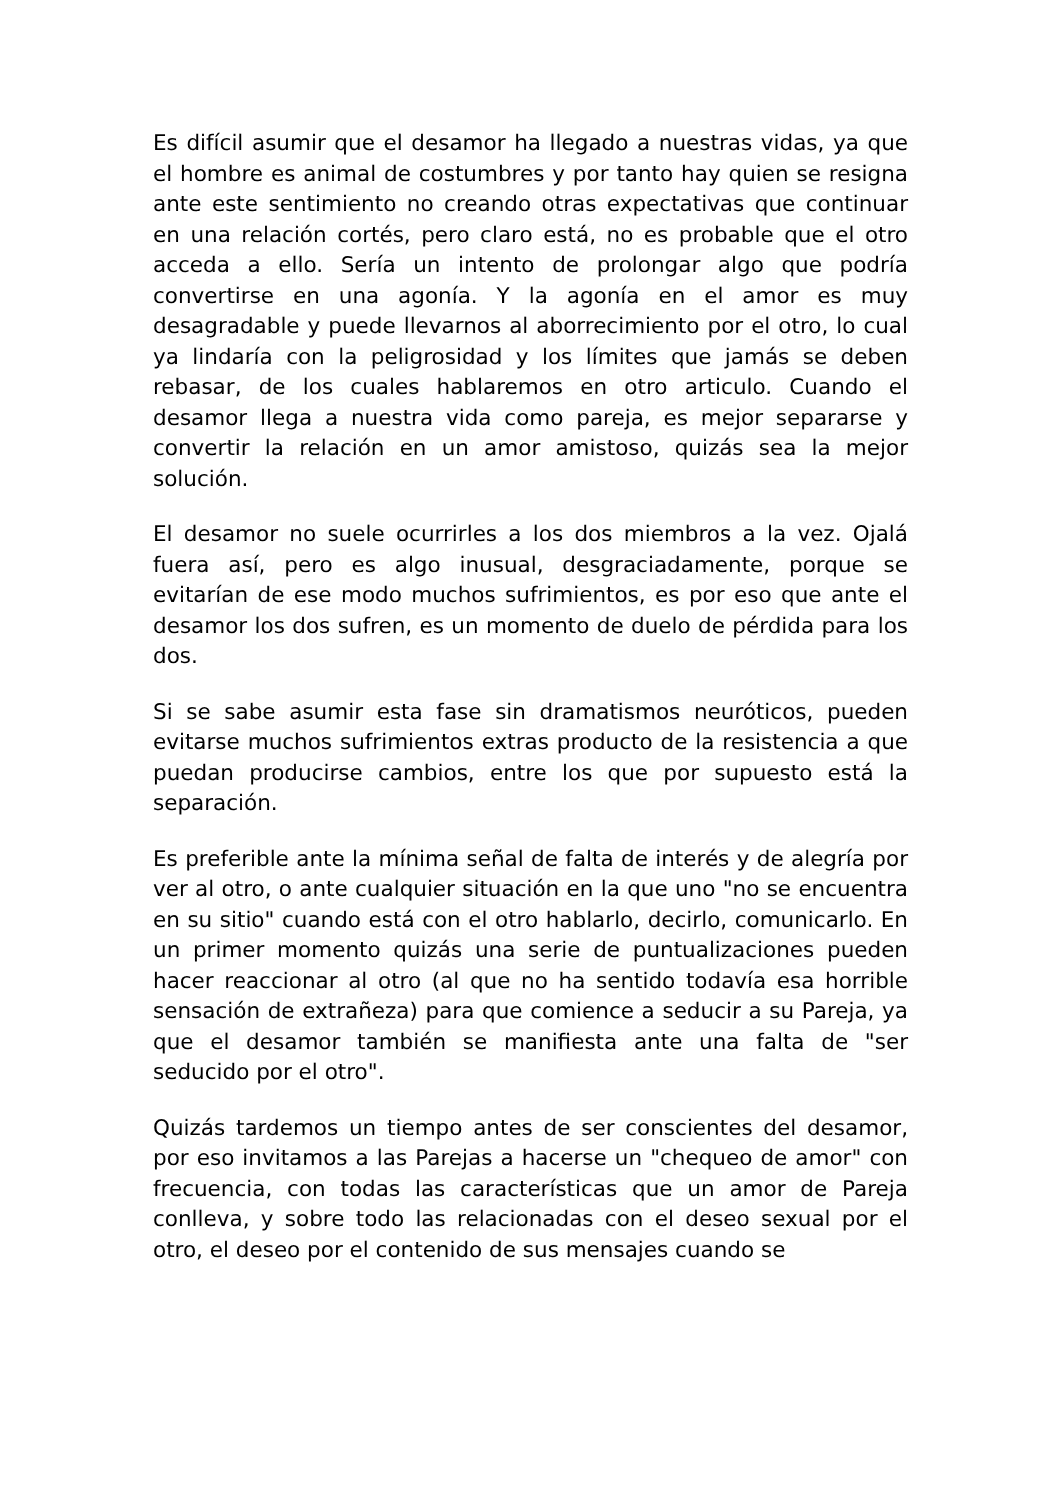Es difícil asumir que el desamor ha llegado a nuestras vidas, ya que el hombre es animal de costumbres y por tanto hay quien se resigna ante este sentimiento no creando otras expectativas que continuar en una relación cortés, pero claro está, no es probable que el otro acceda a ello. Sería un intento de prolongar algo que podría convertirse en una agonía. Y la agonía en el amor es muy desagradable y puede llevarnos al aborrecimiento por el otro, lo cual ya lindaría con la peligrosidad y los límites que jamás se deben rebasar, de los cuales hablaremos en otro articulo. Cuando el desamor llega a nuestra vida como pareja, es mejor separarse y convertir la relación en un amor amistoso, quizás sea la mejor solución.
El desamor no suele ocurrirles a los dos miembros a la vez. Ojalá fuera así, pero es algo inusual, desgraciadamente, porque se evitarían de ese modo muchos sufrimientos, es por eso que ante el desamor los dos sufren, es un momento de duelo de pérdida para los dos.
Si se sabe asumir esta fase sin dramatismos neuróticos, pueden evitarse muchos sufrimientos extras producto de la resistencia a que puedan producirse cambios, entre los que por supuesto está la separación.
Es preferible ante la mínima señal de falta de interés y de alegría por ver al otro, o ante cualquier situación en la que uno "no se encuentra en su sitio" cuando está con el otro hablarlo, decirlo, comunicarlo. En un primer momento quizás una serie de puntualizaciones pueden hacer reaccionar al otro (al que no ha sentido todavía esa horrible sensación de extrañeza) para que comience a seducir a su Pareja, ya que el desamor también se manifiesta ante una falta de "ser seducido por el otro".
Quizás tardemos un tiempo antes de ser conscientes del desamor, por eso invitamos a las Parejas a hacerse un "chequeo de amor" con frecuencia, con todas las características que un amor de Pareja conlleva, y sobre todo las relacionadas con el deseo sexual por el otro, el deseo por el contenido de sus mensajes cuando se